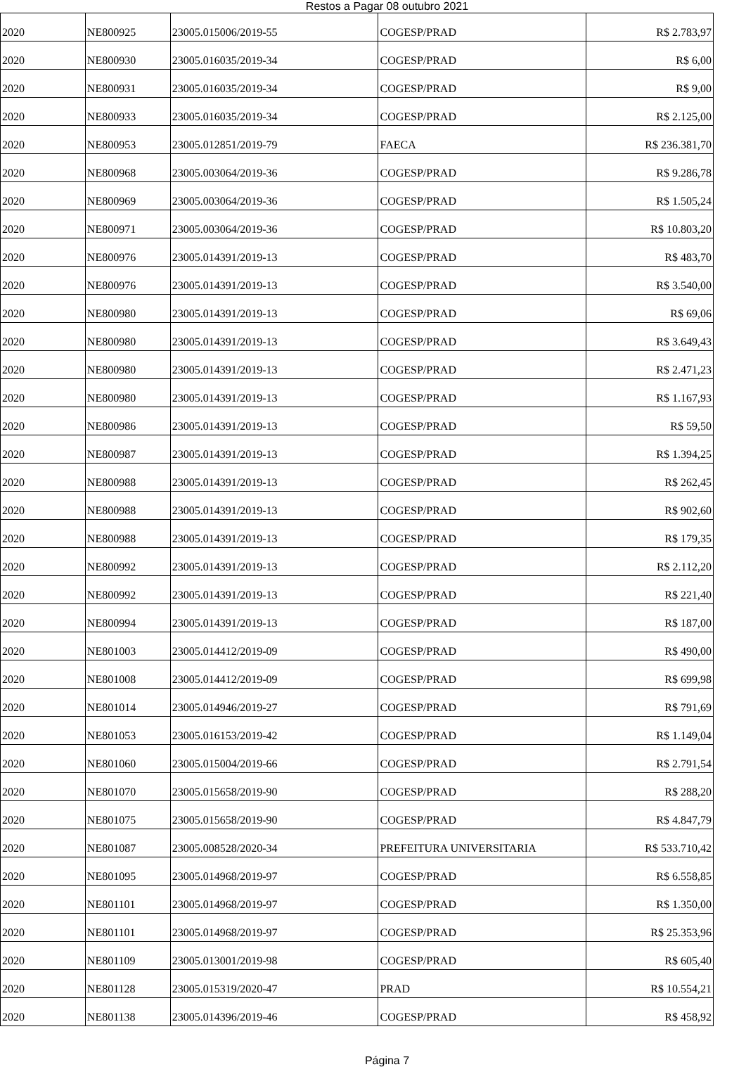Restos a Pagar 08 outubro 2021
| 2020 | NE800925 | 23005.015006/2019-55 | COGESP/PRAD | R$ 2.783,97 |
| 2020 | NE800930 | 23005.016035/2019-34 | COGESP/PRAD | R$ 6,00 |
| 2020 | NE800931 | 23005.016035/2019-34 | COGESP/PRAD | R$ 9,00 |
| 2020 | NE800933 | 23005.016035/2019-34 | COGESP/PRAD | R$ 2.125,00 |
| 2020 | NE800953 | 23005.012851/2019-79 | FAECA | R$ 236.381,70 |
| 2020 | NE800968 | 23005.003064/2019-36 | COGESP/PRAD | R$ 9.286,78 |
| 2020 | NE800969 | 23005.003064/2019-36 | COGESP/PRAD | R$ 1.505,24 |
| 2020 | NE800971 | 23005.003064/2019-36 | COGESP/PRAD | R$ 10.803,20 |
| 2020 | NE800976 | 23005.014391/2019-13 | COGESP/PRAD | R$ 483,70 |
| 2020 | NE800976 | 23005.014391/2019-13 | COGESP/PRAD | R$ 3.540,00 |
| 2020 | NE800980 | 23005.014391/2019-13 | COGESP/PRAD | R$ 69,06 |
| 2020 | NE800980 | 23005.014391/2019-13 | COGESP/PRAD | R$ 3.649,43 |
| 2020 | NE800980 | 23005.014391/2019-13 | COGESP/PRAD | R$ 2.471,23 |
| 2020 | NE800980 | 23005.014391/2019-13 | COGESP/PRAD | R$ 1.167,93 |
| 2020 | NE800986 | 23005.014391/2019-13 | COGESP/PRAD | R$ 59,50 |
| 2020 | NE800987 | 23005.014391/2019-13 | COGESP/PRAD | R$ 1.394,25 |
| 2020 | NE800988 | 23005.014391/2019-13 | COGESP/PRAD | R$ 262,45 |
| 2020 | NE800988 | 23005.014391/2019-13 | COGESP/PRAD | R$ 902,60 |
| 2020 | NE800988 | 23005.014391/2019-13 | COGESP/PRAD | R$ 179,35 |
| 2020 | NE800992 | 23005.014391/2019-13 | COGESP/PRAD | R$ 2.112,20 |
| 2020 | NE800992 | 23005.014391/2019-13 | COGESP/PRAD | R$ 221,40 |
| 2020 | NE800994 | 23005.014391/2019-13 | COGESP/PRAD | R$ 187,00 |
| 2020 | NE801003 | 23005.014412/2019-09 | COGESP/PRAD | R$ 490,00 |
| 2020 | NE801008 | 23005.014412/2019-09 | COGESP/PRAD | R$ 699,98 |
| 2020 | NE801014 | 23005.014946/2019-27 | COGESP/PRAD | R$ 791,69 |
| 2020 | NE801053 | 23005.016153/2019-42 | COGESP/PRAD | R$ 1.149,04 |
| 2020 | NE801060 | 23005.015004/2019-66 | COGESP/PRAD | R$ 2.791,54 |
| 2020 | NE801070 | 23005.015658/2019-90 | COGESP/PRAD | R$ 288,20 |
| 2020 | NE801075 | 23005.015658/2019-90 | COGESP/PRAD | R$ 4.847,79 |
| 2020 | NE801087 | 23005.008528/2020-34 | PREFEITURA UNIVERSITARIA | R$ 533.710,42 |
| 2020 | NE801095 | 23005.014968/2019-97 | COGESP/PRAD | R$ 6.558,85 |
| 2020 | NE801101 | 23005.014968/2019-97 | COGESP/PRAD | R$ 1.350,00 |
| 2020 | NE801101 | 23005.014968/2019-97 | COGESP/PRAD | R$ 25.353,96 |
| 2020 | NE801109 | 23005.013001/2019-98 | COGESP/PRAD | R$ 605,40 |
| 2020 | NE801128 | 23005.015319/2020-47 | PRAD | R$ 10.554,21 |
| 2020 | NE801138 | 23005.014396/2019-46 | COGESP/PRAD | R$ 458,92 |
Página 7